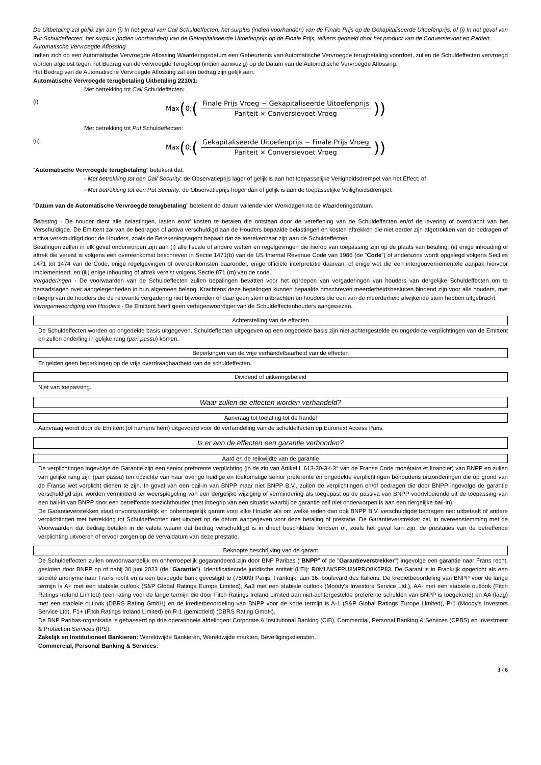De Uitbetaling zal gelijk zijn aan (i) In het geval van Call Schuldeffecten, het surplus (indien voorhanden) van de Finale Prijs op de Gekapitaliseerde Uitoefenprijs, of (i) In het geval van Put Schuldeffecten, het surplus (indien voorhanden) van de Gekapitaliseerde Uitoefenprijs op de Finale Prijs, telkens gedeeld door het product van de Conversievoet en Pariteit.
Automatische Vervroegde Aflossing
Indien zich op een Automatische Vervroegde Aflossing Waarderingsdatum een Gebeurtenis van Automatische Vervroegde terugbetaling voordoet, zullen de Schuldeffecten vervroegd worden afgelost tegen het Bedrag van de vervroegde Terugkoop (indien aanwezig) op de Datum van de Automatische Vervroegde Aflossing.
Het Bedrag van de Automatische Vervroegde Aflossing zal een bedrag zijn gelijk aan:
Automatische Vervroegde terugbetaling Uitbetaling 2210/1:
Met betrekking tot Call Schuldeffecten:
(i)
Max (0; (Finale Prijs Vroeg − Gekapitaliseerde Uitoefenprijs Pariteit × Conversievoet Vroeg))
Met betrekking tot Put Schuldeffecten:
(ii)
Max (0; (Gekapitaliseerde Uitoefenprijs − Finale Prijs Vroeg Pariteit × Conversievoet Vroeg))
"Automatische Vervroegde terugbetaling" betekent dat:
- Met betrekking tot een Call Security: de Observatieprijs lager of gelijk is aan het toepasselijke Veiligheidsdrempel van het Effect; of
- Met betrekking tot een Put Security: de Observatieprijs hoger dan of gelijk is aan de toepasselijke Veiligheidsdrempel.
"Datum van de Automatische Vervroegde terugbetaling" betekent de datum vallende vier Werkdagen na de Waarderingsdatum.
Belasting - De houder dient alle belastingen, lasten en/of kosten te betalen die ontstaan door de vereffening van de Schuldeffecten en/of de levering of overdracht van het Verschuldigde. De Emittent zal van de bedragen of activa verschuldigd aan de Houders bepaalde belastingen en kosten aftrekken die niet eerder zijn afgetrokken van de bedragen of activa verschuldigd door de Houders, zoals de Berekeningsagent bepaalt dat ze toerekenbaar zijn aan de Schuldeffecten.
Betalingen zullen in elk geval onderworpen zijn aan (i) alle fiscale of andere wetten en regelgevingen die hierop van toepassing zijn op de plaats van betaling, (ii) enige inhouding of aftrek die vereist is volgens een overeenkomst beschreven in Sectie 1471(b) van de US Internal Revenue Code van 1986 (de "Code") of anderszins wordt opgelegd volgens Secties 1471 tot 1474 van de Code, enige regelgevingen of overeenkomsten daaronder, enige officiële interpretatie daarvan, of enige wet die een intergouvernementele aanpak hiervoor implementeert, en (iii) enige inhouding of aftrek vereist volgens Sectie 871 (m) van de code.
Vergaderingen - De voorwaarden van de Schuldeffecten zullen bepalingen bevatten voor het oproepen van vergaderingen van houders van dergelijke Schuldeffecten om te beraadslagen over aangelegenheden in hun algemeen belang. Krachtens deze bepalingen kunnen bepaalde omschreven meerderheidsbesluiten bindend zijn voor alle houders, met inbegrip van de houders die de relevante vergadering niet bijwoonden of daar geen stem uitbrachten en houders die een van de meerderheid afwijkende stem hebben uitgebracht.
Vertegenwoordiging van Houders - De Emittent heeft geen vertegenwoordiger van de Schuldeffectenhouders aangewezen.
Achterstelling van de effecten
De Schuldeffecten worden op ongedekte basis uitgegeven. Schuldeffecten uitgegeven op een ongedekte basis zijn niet-achtergestelde en ongedekte verplichtingen van de Emittent en zullen onderling in gelijke rang (pari passu) komen.
Beperkingen van de vrije verhandelbaarheid van de effecten
Er gelden geen beperkingen op de vrije overdraagbaarheid van de schuldeffecten.
Dividend of uitkeringsbeleid
Niet van toepassing.
Waar zullen de effecten worden verhandeld?
Aanvraag tot toelating tot de handel
Aanvraag wordt door de Emittent (of namens hem) uitgevoerd voor de verhandeling van de schuldeffecten op Euronext Access Paris.
Is er aan de effecten een garantie verbonden?
Aard en de reikwijdte van de garantie
De verplichtingen ingevolge de Garantie zijn een senior preferente verplichting (in de zin van Artikel L.613-30-3-I-3° van de Franse Code monétaire et financier) van BNPP en zullen van gelijke rang zijn (pari passu) ten opzichte van haar overige huidige en toekomstige senior preferente en ongedekte verplichtingen behoudens uitzonderingen die op grond van de Franse wet verplicht dienen te zijn. In geval van een bail-in van BNPP maar niet BNPP B.V., zullen de verplichtingen en/of bedragen die door BNPP ingevolge de garantie verschuldigd zijn, worden verminderd ter weerspiegeling van een dergelijke wijziging of vermindering als toegepast op de passiva van BNPP voortvloeiende uit de toepassing van een bail-in van BNPP door een betreffende toezichthouder (met inbegrip van een situatie waarbij de garantie zelf niet onderworpen is aan een dergelijke bail-in).
De Garantieverstekken staat onvoorwaardelijk en onherroepelijk garant voor elke Houder als om welke reden dan ook BNPP B.V. verschuldigde bedragen niet uitbetaalt of andere verplichtingen met betrekking tot Schuldeffecnten niet uitvoert op de datum aangegeven voor deze betaling of prestatie. De Garantieverstrekker zal, in overeenstemming met de Voorwaarden dat bedrag betalen in de valuta waarin dat bedrag verschuldigd is in direct beschikbare fondsen of, zoals het geval kan zijn, de prestaties van de betreffende verplichting uitvoeren of ervoor zorgen op de vervaldatum van deze prestatie.
Beknopte beschrijving van de garant
De Schuldeffecten zullen onvoorwaardelijk en onherroepelijk gegarandeerd zijn door BNP Paribas ("BNPP" of de "Garantieverstrekker") ingevolge een garantie naar Frans recht, gesloten door BNPP op of nabij 30 juni 2023 (de "Garantie"). Identificatiecode juridische entiteit (LEI): R0MUWSFPU8MPRO8K5P83. De Garant is in Frankrijk opgericht als een société anonyme naar Frans recht en is een bevoegde bank gevestigd te (75009) Parijs, Frankrijk, aan 16, boulevard des Italiens. De kredietbeoordeling van BNPP voor de lange termijn is A+ met een stabiele outlook (S&P Global Ratings Europe Limited), Aa3 met een stabiele outlook (Moody's Investors Service Ltd.), AA- met een stabiele outlook (Fitch Ratings Ireland Limited) (een rating voor de lange termijn die door Fitch Ratings Ireland Limited aan niet-achtergestelde preferente schulden van BNPP is toegekend) en AA (laag) met een stabiele outlook (DBRS Rating GmbH) en de kredietbeoordeling van BNPP voor de korte termijn is A-1 (S&P Global Ratings Europe Limited), P-1 (Moody's Investors Service Ltd), F1+ (Fitch Ratings Ireland Limited) en R-1 (gemiddeld) (DBRS Rating GmbH).
De BNP Paribas-organisatie is gebaseerd op drie operationele afdelingen: Corporate & Institutional Banking (CIB), Commercial, Personal Banking & Services (CPBS) en Investment & Protection Services (IPS).
Zakelijk en Institutioneel Bankieren: Wereldwijde Bankieren, Wereldwijde markten, Beveiligingsdiensten.
Commercial, Personal Banking & Services:
3 / 6